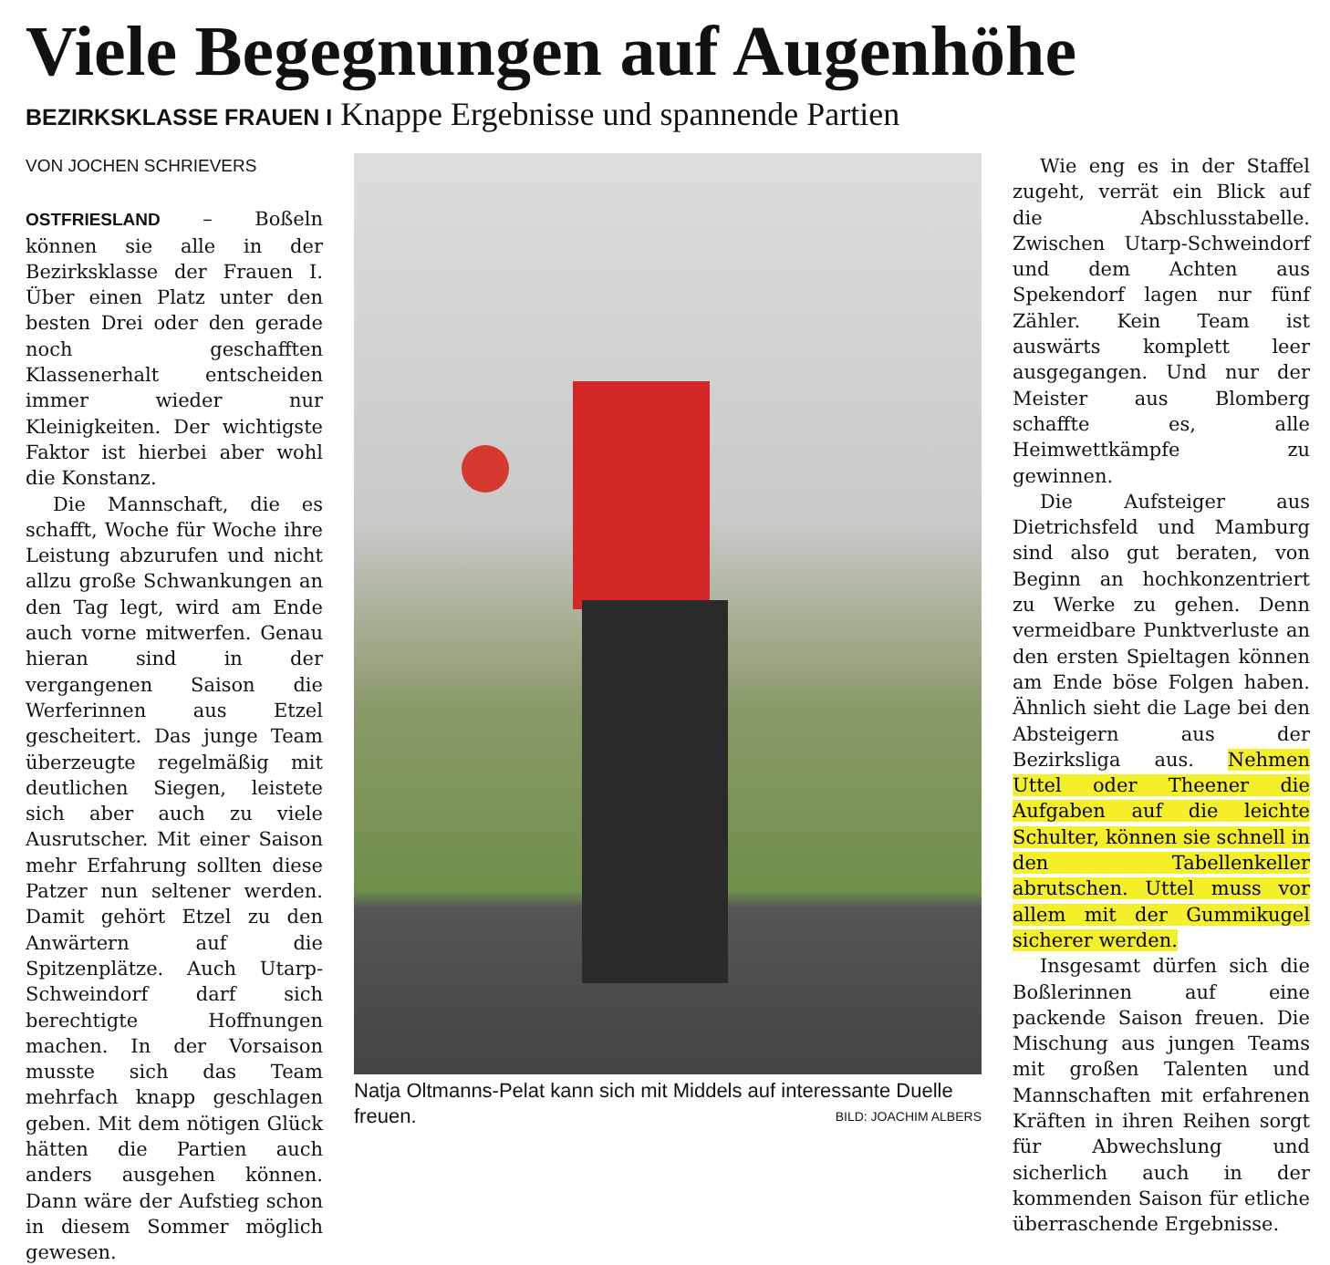Viele Begegnungen auf Augenhöhe
BEZIRKSKLASSE FRAUEN I Knappe Ergebnisse und spannende Partien
VON JOCHEN SCHRIEVERS
OSTFRIESLAND – Boßeln können sie alle in der Bezirksklasse der Frauen I. Über einen Platz unter den besten Drei oder den gerade noch geschafften Klassenerhalt entscheiden immer wieder nur Kleinigkeiten. Der wichtigste Faktor ist hierbei aber wohl die Konstanz.
Die Mannschaft, die es schafft, Woche für Woche ihre Leistung abzurufen und nicht allzu große Schwankungen an den Tag legt, wird am Ende auch vorne mitwerfen. Genau hieran sind in der vergangenen Saison die Werferinnen aus Etzel gescheitert. Das junge Team überzeugte regelmäßig mit deutlichen Siegen, leistete sich aber auch zu viele Ausrutscher. Mit einer Saison mehr Erfahrung sollten diese Patzer nun seltener werden. Damit gehört Etzel zu den Anwärtern auf die Spitzenplätze. Auch Utarp-Schweindorf darf sich berechtigte Hoffnungen machen. In der Vorsaison musste sich das Team mehrfach knapp geschlagen geben. Mit dem nötigen Glück hätten die Partien auch anders ausgehen können. Dann wäre der Aufstieg schon in diesem Sommer möglich gewesen.
Natja Oltmanns-Pelat kann sich mit Middels auf interessante Duelle freuen. BILD: JOACHIM ALBERS
Wie eng es in der Staffel zugeht, verrät ein Blick auf die Abschlusstabelle. Zwischen Utarp-Schweindorf und dem Achten aus Spekendorf lagen nur fünf Zähler. Kein Team ist auswärts komplett leer ausgegangen. Und nur der Meister aus Blomberg schaffte es, alle Heimwettkämpfe zu gewinnen.
Die Aufsteiger aus Dietrichsfeld und Mamburg sind also gut beraten, von Beginn an hochkonzentriert zu Werke zu gehen. Denn vermeidbare Punktverluste an den ersten Spieltagen können am Ende böse Folgen haben. Ähnlich sieht die Lage bei den Absteigern aus der Bezirksliga aus. Nehmen Uttel oder Theener die Aufgaben auf die leichte Schulter, können sie schnell in den Tabellenkeller abrutschen. Uttel muss vor allem mit der Gummikugel sicherer werden.
Insgesamt dürfen sich die Boßlerinnen auf eine packende Saison freuen. Die Mischung aus jungen Teams mit großen Talenten und Mannschaften mit erfahrenen Kräften in ihren Reihen sorgt für Abwechslung und sicherlich auch in der kommenden Saison für etliche überraschende Ergebnisse.